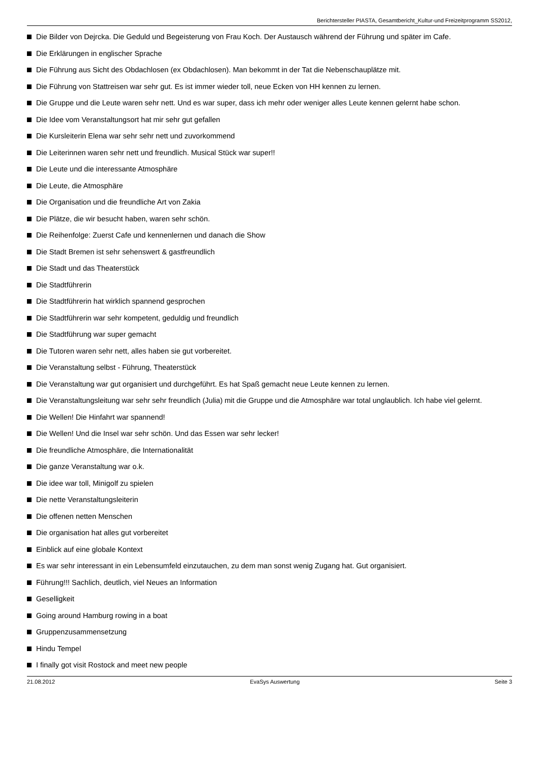Berichtersteller PIASTA, Gesamtbericht_Kultur-und Freizeitprogramm SS2012,
Die Bilder von Dejrcka. Die Geduld und Begeisterung von Frau Koch. Der Austausch während der Führung und später im Cafe.
Die Erklärungen in englischer Sprache
Die Führung aus Sicht des Obdachlosen (ex Obdachlosen). Man bekommt in der Tat die Nebenschauplätze mit.
Die Führung von Stattreisen war sehr gut. Es ist immer wieder toll, neue Ecken von HH kennen zu lernen.
Die Gruppe und die Leute waren sehr nett. Und es war super, dass ich mehr oder weniger alles Leute kennen gelernt habe schon.
Die Idee vom Veranstaltungsort hat mir sehr gut gefallen
Die Kursleiterin Elena war sehr sehr nett und zuvorkommend
Die Leiterinnen waren sehr nett und freundlich. Musical Stück war super!!
Die Leute und die interessante Atmosphäre
Die Leute, die Atmosphäre
Die Organisation und die freundliche Art von Zakia
Die Plätze, die wir besucht haben, waren sehr schön.
Die Reihenfolge: Zuerst Cafe und kennenlernen und danach die Show
Die Stadt Bremen ist sehr sehenswert & gastfreundlich
Die Stadt und das Theaterstück
Die Stadtführerin
Die Stadtführerin hat wirklich spannend gesprochen
Die Stadtführerin war sehr kompetent, geduldig und freundlich
Die Stadtführung war super gemacht
Die Tutoren waren sehr nett, alles haben sie gut vorbereitet.
Die Veranstaltung selbst - Führung, Theaterstück
Die Veranstaltung war gut organisiert und durchgeführt. Es hat Spaß gemacht neue Leute kennen zu lernen.
Die Veranstaltungsleitung war sehr sehr freundlich (Julia) mit die Gruppe und die Atmosphäre war total unglaublich. Ich habe viel gelernt.
Die Wellen! Die Hinfahrt war spannend!
Die Wellen! Und die Insel war sehr schön. Und das Essen war sehr lecker!
Die freundliche Atmosphäre, die Internationalität
Die ganze Veranstaltung war o.k.
Die idee war toll, Minigolf zu spielen
Die nette Veranstaltungsleiterin
Die offenen netten Menschen
Die organisation hat alles gut vorbereitet
Einblick auf eine globale Kontext
Es war sehr interessant in ein Lebensumfeld einzutauchen, zu dem man sonst wenig Zugang hat. Gut organisiert.
Führung!!! Sachlich, deutlich, viel Neues an Information
Geselligkeit
Going around Hamburg rowing in a boat
Gruppenzusammensetzung
Hindu Tempel
I finally got visit Rostock and meet new people
21.08.2012 EvaSys Auswertung Seite 3